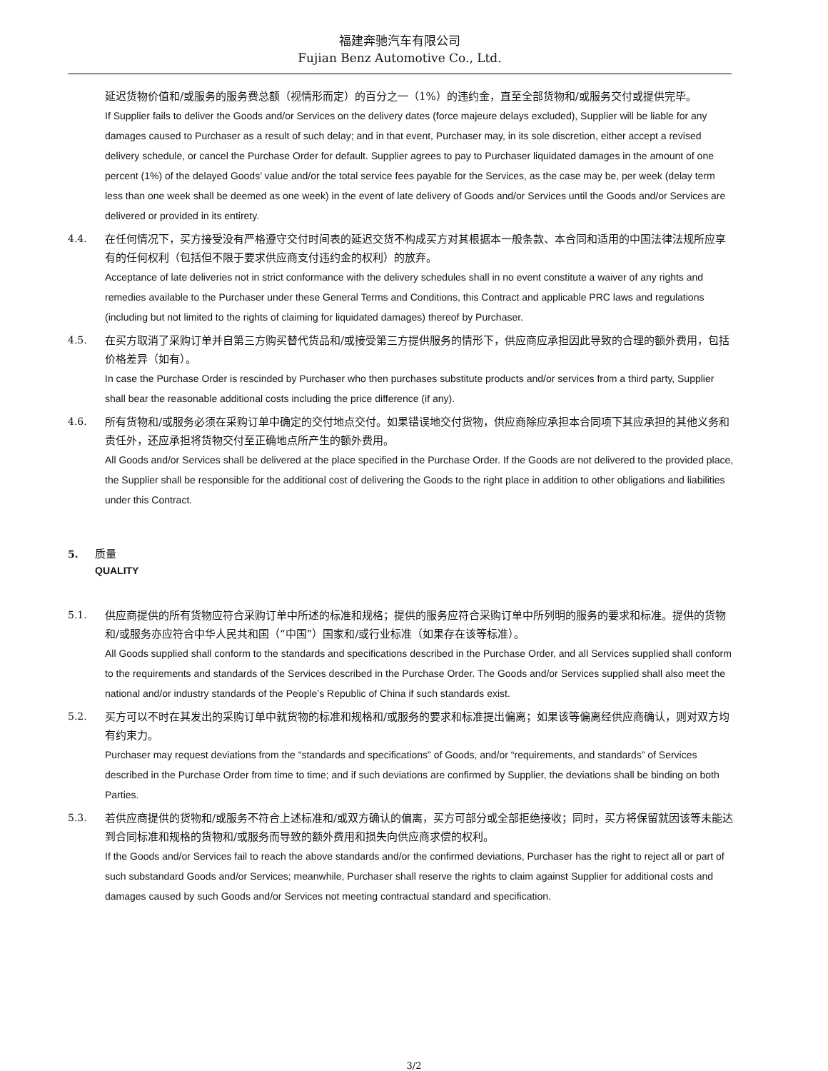福建奔驰汽车有限公司
Fujian Benz Automotive Co., Ltd.
延迟货物价值和/或服务的服务费总额（视情形而定）的百分之一（1%）的违约金，直至全部货物和/或服务交付或提供完毕。
If Supplier fails to deliver the Goods and/or Services on the delivery dates (force majeure delays excluded), Supplier will be liable for any damages caused to Purchaser as a result of such delay; and in that event, Purchaser may, in its sole discretion, either accept a revised delivery schedule, or cancel the Purchase Order for default. Supplier agrees to pay to Purchaser liquidated damages in the amount of one percent (1%) of the delayed Goods’ value and/or the total service fees payable for the Services, as the case may be, per week (delay term less than one week shall be deemed as one week) in the event of late delivery of Goods and/or Services until the Goods and/or Services are delivered or provided in its entirety.
4.4.
在任何情况下，买方接受没有严格遵守交付时间表的延迟交货不构成买方对其根据本一般条款、本合同和适用的中国法律法规所应享有的任何权利（包括但不限于要求供应商支付违约金的权利）的放弃。
Acceptance of late deliveries not in strict conformance with the delivery schedules shall in no event constitute a waiver of any rights and remedies available to the Purchaser under these General Terms and Conditions, this Contract and applicable PRC laws and regulations (including but not limited to the rights of claiming for liquidated damages) thereof by Purchaser.
4.5.
在买方取消了采购订单并自第三方购买替代货品和/或接受第三方提供服务的情形下，供应商应承担因此导致的合理的额外费用，包括价格差异（如有）。
In case the Purchase Order is rescinded by Purchaser who then purchases substitute products and/or services from a third party, Supplier shall bear the reasonable additional costs including the price difference (if any).
4.6.
所有货物和/或服务必须在采购订单中确定的交付地点交付。如果错误地交付货物，供应商除应承担本合同项下其应承担的其他义务和责任外，还应承担将货物交付至正确地点所产生的额外费用。
All Goods and/or Services shall be delivered at the place specified in the Purchase Order. If the Goods are not delivered to the provided place, the Supplier shall be responsible for the additional cost of delivering the Goods to the right place in addition to other obligations and liabilities under this Contract.
5.
质量
QUALITY
5.1.
供应商提供的所有货物应符合采购订单中所述的标准和规格；提供的服务应符合采购订单中所列明的服务的要求和标准。提供的货物和/或服务亦应符合中华人民共和国（“中国”）国家和/或行业标准（如果存在该等标准）。
All Goods supplied shall conform to the standards and specifications described in the Purchase Order, and all Services supplied shall conform to the requirements and standards of the Services described in the Purchase Order. The Goods and/or Services supplied shall also meet the national and/or industry standards of the People’s Republic of China if such standards exist.
5.2.
买方可以不时在其发出的采购订单中就货物的标准和规格和/或服务的要求和标准提出偏离；如果该等偏离经供应商确认，则对双方均有约束力。
Purchaser may request deviations from the “standards and specifications” of Goods, and/or “requirements, and standards” of Services described in the Purchase Order from time to time; and if such deviations are confirmed by Supplier, the deviations shall be binding on both Parties.
5.3.
若供应商提供的货物和/或服务不符合上述标准和/或双方确认的偏离，买方可部分或全部拒绝接收；同时，买方将保留就因该等未能达到合同标准和规格的货物和/或服务而导致的额外费用和损失向供应商求偿的权利。
If the Goods and/or Services fail to reach the above standards and/or the confirmed deviations, Purchaser has the right to reject all or part of such substandard Goods and/or Services; meanwhile, Purchaser shall reserve the rights to claim against Supplier for additional costs and damages caused by such Goods and/or Services not meeting contractual standard and specification.
3/2